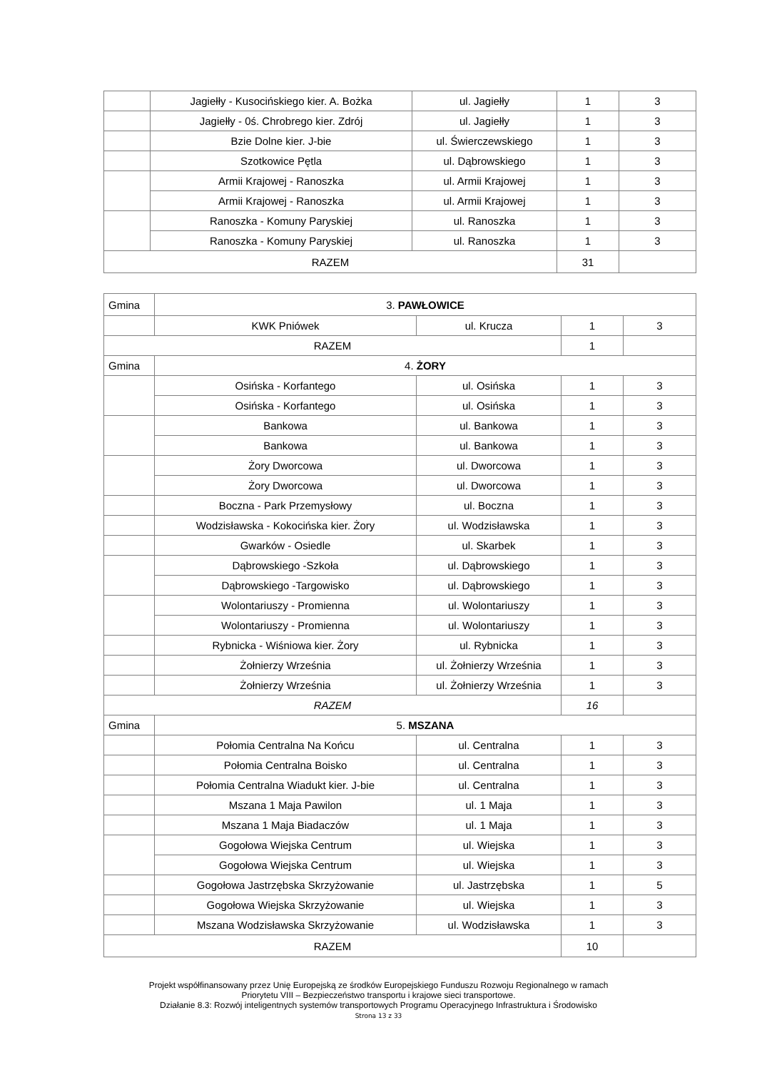| | Jagiełły - Kusocińskiego kier. A. Bożka | ul. Jagiełły | 1 | 3 |
| | Jagiełły - 0ś. Chrobrego kier. Zdrój | ul. Jagiełły | 1 | 3 |
| | Bzie Dolne kier. J-bie | ul. Świerczewskiego | 1 | 3 |
| | Szotkowice Pętla | ul. Dąbrowskiego | 1 | 3 |
| | Armii Krajowej - Ranoszka | ul. Armii Krajowej | 1 | 3 |
| | Armii Krajowej - Ranoszka | ul. Armii Krajowej | 1 | 3 |
| | Ranoszka - Komuny Paryskiej | ul. Ranoszka | 1 | 3 |
| | Ranoszka - Komuny Paryskiej | ul. Ranoszka | 1 | 3 |
| RAZEM | | | 31 | |
| Gmina | 3. PAWŁOWICE | | | |
| | KWK Pniówek | ul. Krucza | 1 | 3 |
| RAZEM | | | 1 | |
| Gmina | 4. ŻORY | | | |
| | Osińska - Korfantego | ul. Osińska | 1 | 3 |
| | Osińska - Korfantego | ul. Osińska | 1 | 3 |
| | Bankowa | ul. Bankowa | 1 | 3 |
| | Bankowa | ul. Bankowa | 1 | 3 |
| | Żory Dworcowa | ul. Dworcowa | 1 | 3 |
| | Żory Dworcowa | ul. Dworcowa | 1 | 3 |
| | Boczna - Park Przemysłowy | ul. Boczna | 1 | 3 |
| | Wodzisławska - Kokocińska kier. Żory | ul. Wodzisławska | 1 | 3 |
| | Gwarków - Osiedle | ul. Skarbek | 1 | 3 |
| | Dąbrowskiego -Szkoła | ul. Dąbrowskiego | 1 | 3 |
| | Dąbrowskiego -Targowisko | ul. Dąbrowskiego | 1 | 3 |
| | Wolontariuszy - Promienna | ul. Wolontariuszy | 1 | 3 |
| | Wolontariuszy - Promienna | ul. Wolontariuszy | 1 | 3 |
| | Rybnicka - Wiśniowa kier. Żory | ul. Rybnicka | 1 | 3 |
| | Żołnierzy Września | ul. Żołnierzy Września | 1 | 3 |
| | Żołnierzy Września | ul. Żołnierzy Września | 1 | 3 |
| RAZEM | | | 16 | |
| Gmina | 5. MSZANA | | | |
| | Połomia Centralna Na Końcu | ul. Centralna | 1 | 3 |
| | Połomia Centralna Boisko | ul. Centralna | 1 | 3 |
| | Połomia Centralna Wiadukt kier. J-bie | ul. Centralna | 1 | 3 |
| | Mszana 1 Maja Pawilon | ul. 1 Maja | 1 | 3 |
| | Mszana 1 Maja Biadaczów | ul. 1 Maja | 1 | 3 |
| | Gogołowa Wiejska Centrum | ul. Wiejska | 1 | 3 |
| | Gogołowa Wiejska Centrum | ul. Wiejska | 1 | 3 |
| | Gogołowa Jastrzębska Skrzyżowanie | ul. Jastrzębska | 1 | 5 |
| | Gogołowa Wiejska Skrzyżowanie | ul. Wiejska | 1 | 3 |
| | Mszana Wodzisławska Skrzyżowanie | ul. Wodzisławska | 1 | 3 |
| RAZEM | | | 10 | |
Projekt współfinansowany przez Unię Europejską ze środków Europejskiego Funduszu Rozwoju Regionalnego w ramach
Priorytetu VIII – Bezpieczeństwo transportu i krajowe sieci transportowe.
Działanie 8.3: Rozwój inteligentnych systemów transportowych Programu Operacyjnego Infrastruktura i Środowisko
Strona 13 z 33